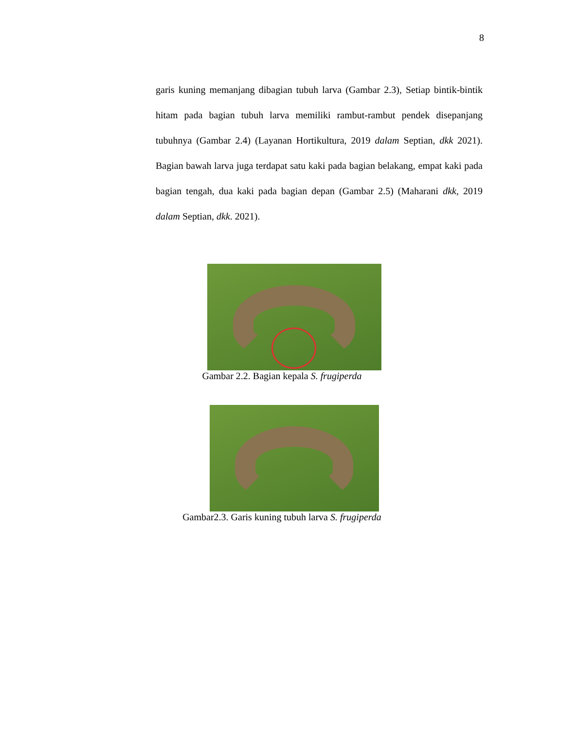8
garis kuning memanjang dibagian tubuh larva (Gambar 2.3), Setiap bintik-bintik hitam pada bagian tubuh larva memiliki rambut-rambut pendek disepanjang tubuhnya (Gambar 2.4) (Layanan Hortikultura, 2019 dalam Septian, dkk 2021). Bagian bawah larva juga terdapat satu kaki pada bagian belakang, empat kaki pada bagian tengah, dua kaki pada bagian depan (Gambar 2.5) (Maharani dkk, 2019 dalam Septian, dkk. 2021).
Gambar 2.2. Bagian kepala S. frugiperda
Gambar2.3. Garis kuning tubuh larva S. frugiperda